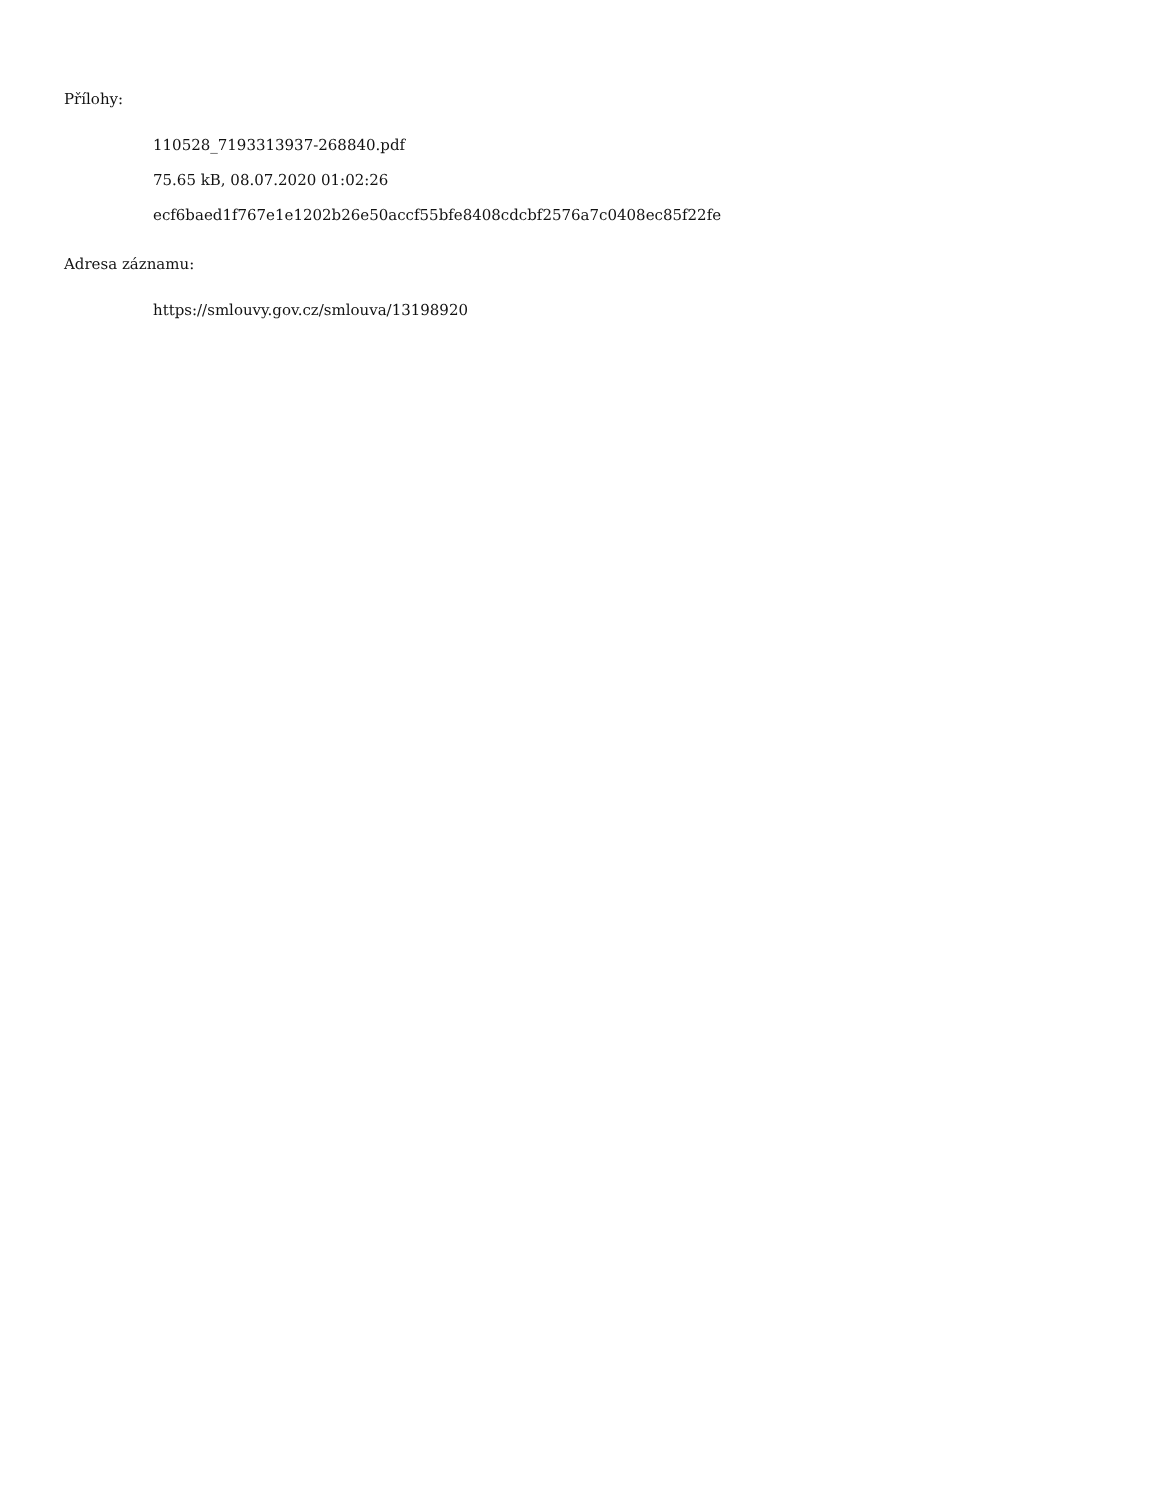Přílohy:
110528_7193313937-268840.pdf
75.65 kB, 08.07.2020 01:02:26
ecf6baed1f767e1e1202b26e50accf55bfe8408cdcbf2576a7c0408ec85f22fe
Adresa záznamu:
https://smlouvy.gov.cz/smlouva/13198920